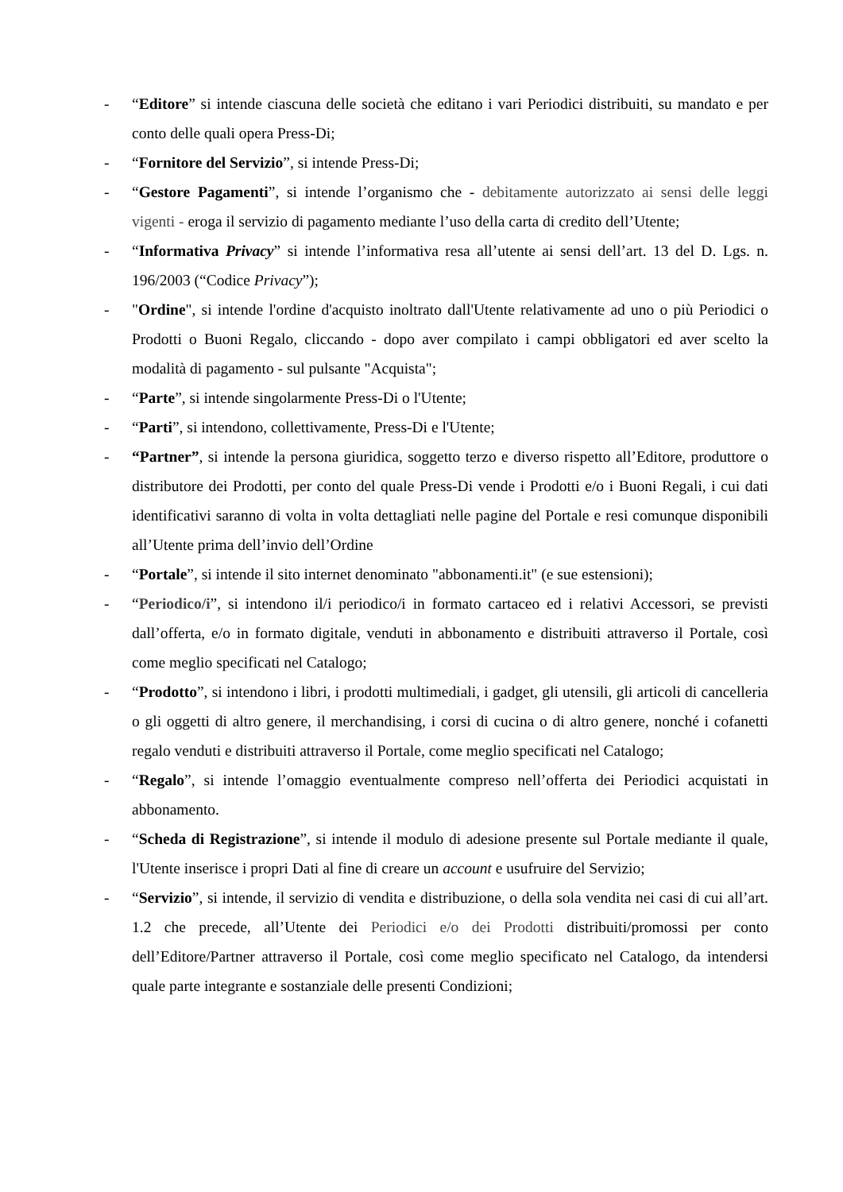- “Editore” si intende ciascuna delle società che editano i vari Periodici distribuiti, su mandato e per conto delle quali opera Press-Di;
- “Fornitore del Servizio”, si intende Press-Di;
- “Gestore Pagamenti”, si intende l’organismo che - debitamente autorizzato ai sensi delle leggi vigenti - eroga il servizio di pagamento mediante l’uso della carta di credito dell’Utente;
- “Informativa Privacy” si intende l’informativa resa all’utente ai sensi dell’art. 13 del D. Lgs. n. 196/2003 (“Codice Privacy”);
- "Ordine", si intende l'ordine d'acquisto inoltrato dall'Utente relativamente ad uno o più Periodici o Prodotti o Buoni Regalo, cliccando - dopo aver compilato i campi obbligatori ed aver scelto la modalità di pagamento - sul pulsante "Acquista";
- “Parte”, si intende singolarmente Press-Di o l'Utente;
- “Parti”, si intendono, collettivamente, Press-Di e l'Utente;
- “Partner”, si intende la persona giuridica, soggetto terzo e diverso rispetto all’Editore, produttore o distributore dei Prodotti, per conto del quale Press-Di vende i Prodotti e/o i Buoni Regali, i cui dati identificativi saranno di volta in volta dettagliati nelle pagine del Portale e resi comunque disponibili all’Utente prima dell’invio dell’Ordine
- “Portale”, si intende il sito internet denominato "abbonamenti.it" (e sue estensioni);
- “Periodico/i”, si intendono il/i periodico/i in formato cartaceo ed i relativi Accessori, se previsti dall’offerta, e/o in formato digitale, venduti in abbonamento e distribuiti attraverso il Portale, così come meglio specificati nel Catalogo;
- “Prodotto”, si intendono i libri, i prodotti multimediali, i gadget, gli utensili, gli articoli di cancelleria o gli oggetti di altro genere, il merchandising, i corsi di cucina o di altro genere, nonché i cofanetti regalo venduti e distribuiti attraverso il Portale, come meglio specificati nel Catalogo;
- “Regalo”, si intende l’omaggio eventualmente compreso nell’offerta dei Periodici acquistati in abbonamento.
- “Scheda di Registrazione”, si intende il modulo di adesione presente sul Portale mediante il quale, l'Utente inserisce i propri Dati al fine di creare un account e usufruire del Servizio;
- “Servizio”, si intende, il servizio di vendita e distribuzione, o della sola vendita nei casi di cui all’art. 1.2 che precede, all’Utente dei Periodici e/o dei Prodotti distribuiti/promossi per conto dell’Editore/Partner attraverso il Portale, così come meglio specificato nel Catalogo, da intendersi quale parte integrante e sostanziale delle presenti Condizioni;